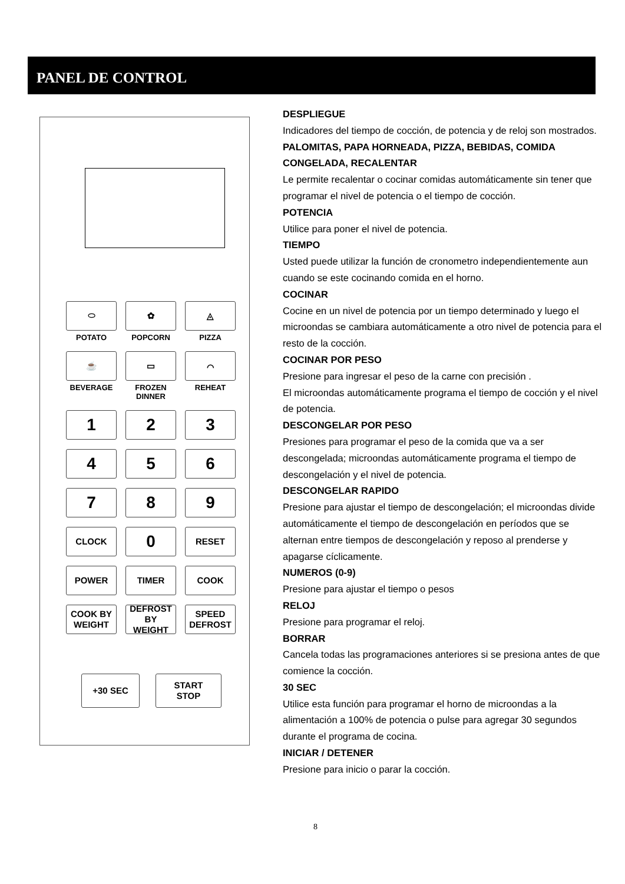PANEL DE CONTROL
⬭
✿
◬
POTATO
POPCORN
PIZZA
☕
▭
⌒
BEVERAGE
FROZEN DINNER
REHEAT
1
2
3
4
5
6
7
8
9
CLOCK
0
RESET
POWER
TIMER
COOK
COOK BY
WEIGHT
DEFROST BY
WEIGHT
SPEED
DEFROST
+30 SEC START
STOP
DESPLIEGUE
Indicadores del tiempo de cocción, de potencia y de reloj son mostrados.
PALOMITAS, PAPA HORNEADA, PIZZA, BEBIDAS, COMIDA CONGELADA, RECALENTAR
Le permite recalentar o cocinar comidas automáticamente sin tener que programar el nivel de potencia o el tiempo de cocción.
POTENCIA
Utilice para poner el nivel de potencia.
TIEMPO
Usted puede utilizar la función de cronometro independientemente aun cuando se este cocinando comida en el horno.
COCINAR
Cocine en un nivel de potencia por un tiempo determinado y luego el microondas se cambiara automáticamente a otro nivel de potencia para el resto de la cocción.
COCINAR POR PESO
Presione para ingresar el peso de la carne con precisión .
El microondas automáticamente programa el tiempo de cocción y el nivel de potencia.
DESCONGELAR POR PESO
Presiones para programar el peso de la comida que va a ser descongelada; microondas automáticamente programa el tiempo de descongelación y el nivel de potencia.
DESCONGELAR RAPIDO
Presione para ajustar el tiempo de descongelación; el microondas divide automáticamente el tiempo de descongelación en períodos que se alternan entre tiempos de descongelación y reposo al prenderse y apagarse cíclicamente.
NUMEROS (0-9)
Presione para ajustar el tiempo o pesos
RELOJ
Presione para programar el reloj.
BORRAR
Cancela todas las programaciones anteriores si se presiona antes de que comience la cocción.
30 SEC
Utilice esta función para programar el horno de microondas a la alimentación a 100% de potencia o pulse para agregar 30 segundos durante el programa de cocina.
INICIAR / DETENER
Presione para inicio o parar la cocción.
8